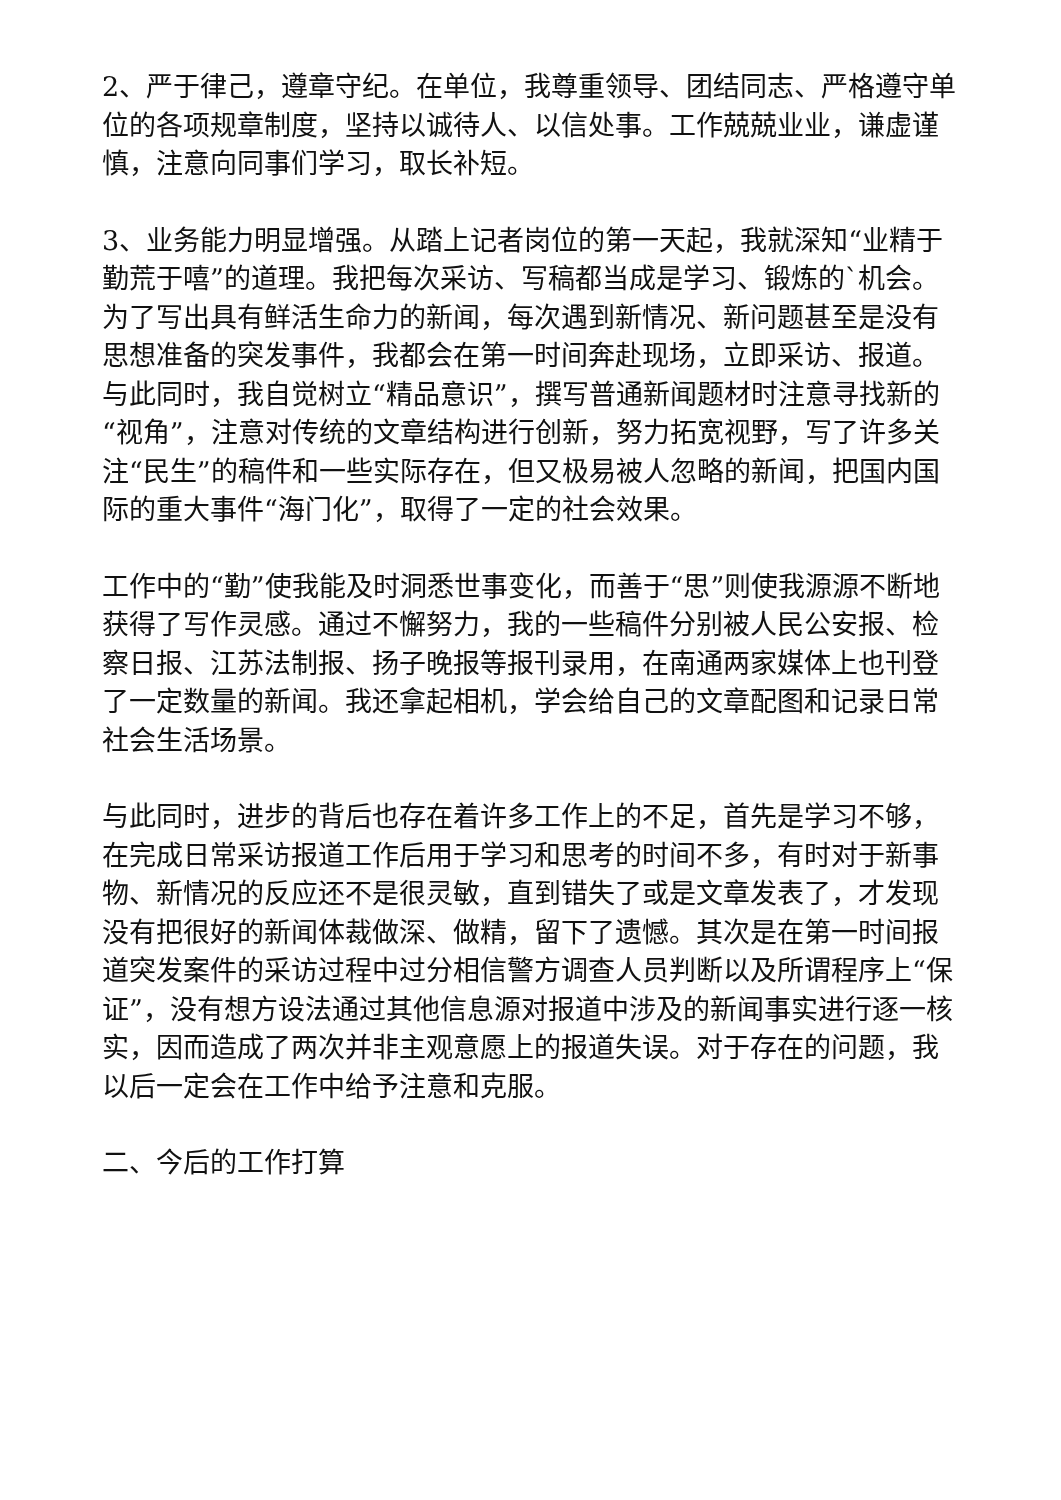2、严于律己，遵章守纪。在单位，我尊重领导、团结同志、严格遵守单位的各项规章制度，坚持以诚待人、以信处事。工作兢兢业业，谦虚谨慎，注意向同事们学习，取长补短。
3、业务能力明显增强。从踏上记者岗位的第一天起，我就深知“业精于勤荒于嘻”的道理。我把每次采访、写稿都当成是学习、锻炼的`机会。为了写出具有鲜活生命力的新闻，每次遇到新情况、新问题甚至是没有思想准备的突发事件，我都会在第一时间奔赴现场，立即采访、报道。与此同时，我自觉树立“精品意识”，撰写普通新闻题材时注意寻找新的“视角”，注意对传统的文章结构进行创新，努力拓宽视野，写了许多关注“民生”的稿件和一些实际存在，但又极易被人忽略的新闻，把国内国际的重大事件“海门化”，取得了一定的社会效果。
工作中的“勤”使我能及时洞悉世事变化，而善于“思”则使我源源不断地获得了写作灵感。通过不懈努力，我的一些稿件分别被人民公安报、检察日报、江苏法制报、扬子晚报等报刊录用，在南通两家媒体上也刊登了一定数量的新闻。我还拿起相机，学会给自己的文章配图和记录日常社会生活场景。
与此同时，进步的背后也存在着许多工作上的不足，首先是学习不够，在完成日常采访报道工作后用于学习和思考的时间不多，有时对于新事物、新情况的反应还不是很灵敏，直到错失了或是文章发表了，才发现没有把很好的新闻体裁做深、做精，留下了遗憾。其次是在第一时间报道突发案件的采访过程中过分相信警方调查人员判断以及所谓程序上“保证”，没有想方设法通过其他信息源对报道中涉及的新闻事实进行逐一核实，因而造成了两次并非主观意愿上的报道失误。对于存在的问题，我以后一定会在工作中给予注意和克服。
二、今后的工作打算